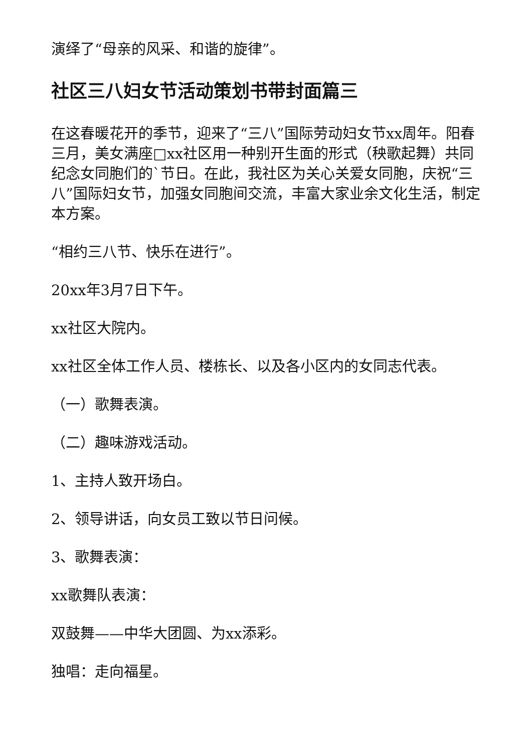演绎了“母亲的风采、和谐的旋律”。
社区三八妇女节活动策划书带封面篇三
在这春暖花开的季节，迎来了“三八”国际劳动妇女节xx周年。阳春三月，美女满座□xx社区用一种别开生面的形式（秧歌起舞）共同纪念女同胞们的`节日。在此，我社区为关心关爱女同胞，庆祝“三八”国际妇女节，加强女同胞间交流，丰富大家业余文化生活，制定本方案。
“相约三八节、快乐在进行”。
20xx年3月7日下午。
xx社区大院内。
xx社区全体工作人员、楼栋长、以及各小区内的女同志代表。
（一）歌舞表演。
（二）趣味游戏活动。
1、主持人致开场白。
2、领导讲话，向女员工致以节日问候。
3、歌舞表演：
xx歌舞队表演：
双鼓舞——中华大团圆、为xx添彩。
独唱：走向福星。